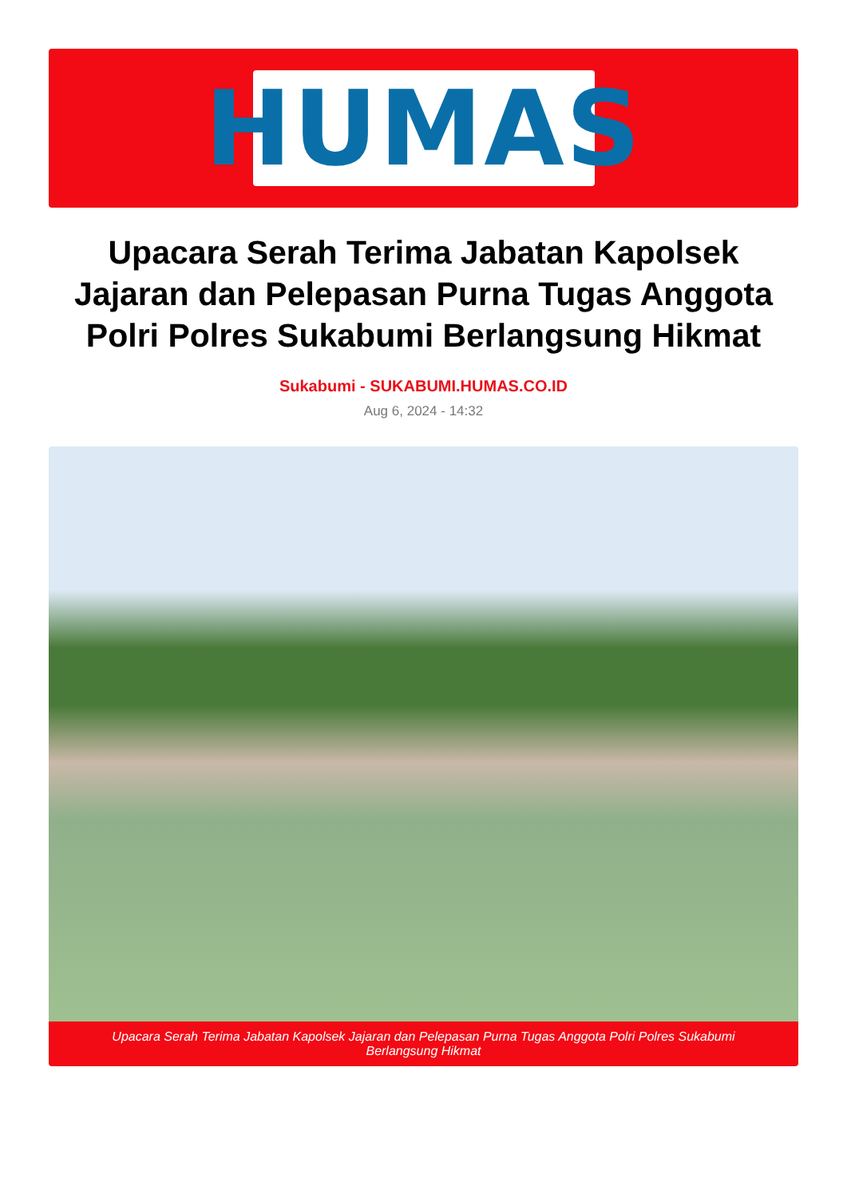HUMAS
Upacara Serah Terima Jabatan Kapolsek Jajaran dan Pelepasan Purna Tugas Anggota Polri Polres Sukabumi Berlangsung Hikmat
Sukabumi - SUKABUMI.HUMAS.CO.ID
Aug 6, 2024 - 14:32
Upacara Serah Terima Jabatan Kapolsek Jajaran dan Pelepasan Purna Tugas Anggota Polri Polres Sukabumi Berlangsung Hikmat